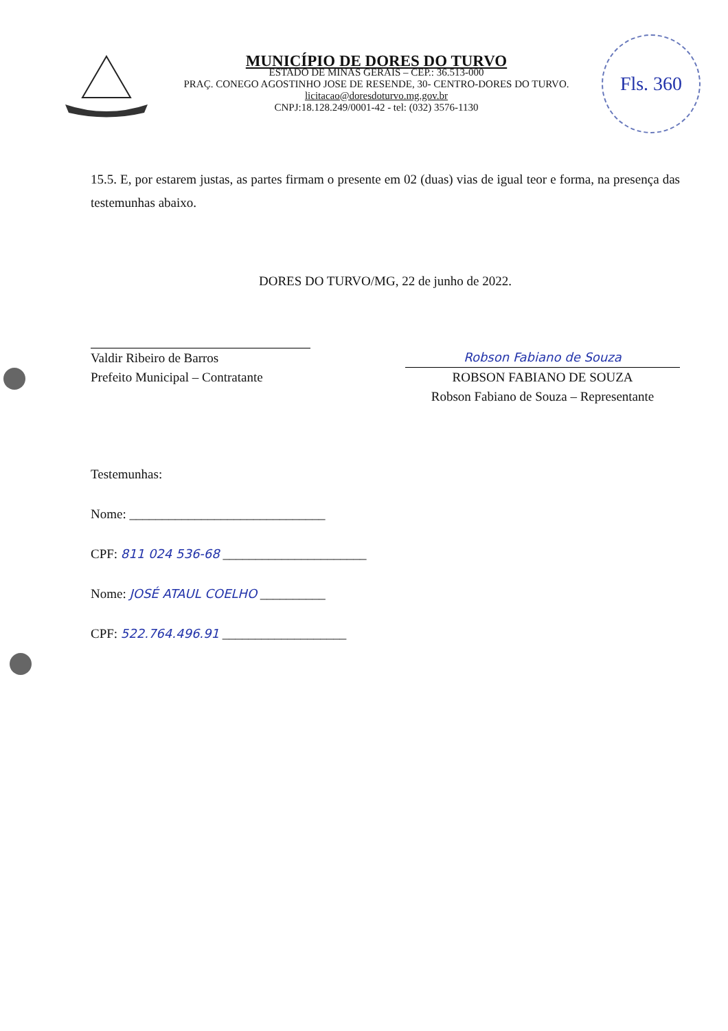MUNICÍPIO DE DORES DO TURVO
ESTADO DE MINAS GERAIS – CEP.: 36.513-000
PRAÇ. CONEGO AGOSTINHO JOSE DE RESENDE, 30- CENTRO-DORES DO TURVO.
licitacao@doresdoturvo.mg.gov.br
CNPJ:18.128.249/0001-42 - tel: (032) 3576-1130
Fls. 360
15.5. E, por estarem justas, as partes firmam o presente em 02 (duas) vias de igual teor e forma, na presença das testemunhas abaixo.
DORES DO TURVO/MG, 22 de junho de 2022.
Valdir Ribeiro de Barros
Prefeito Municipal – Contratante
Robson Fabiano de Souza
ROBSON FABIANO DE SOUZA
Robson Fabiano de Souza – Representante
Testemunhas:
Nome: ______________________________
CPF: 811 024 536-68 ______________________
Nome: JOSÉ ATAUL COELHO __________
CPF: 522.764.496.91 ___________________